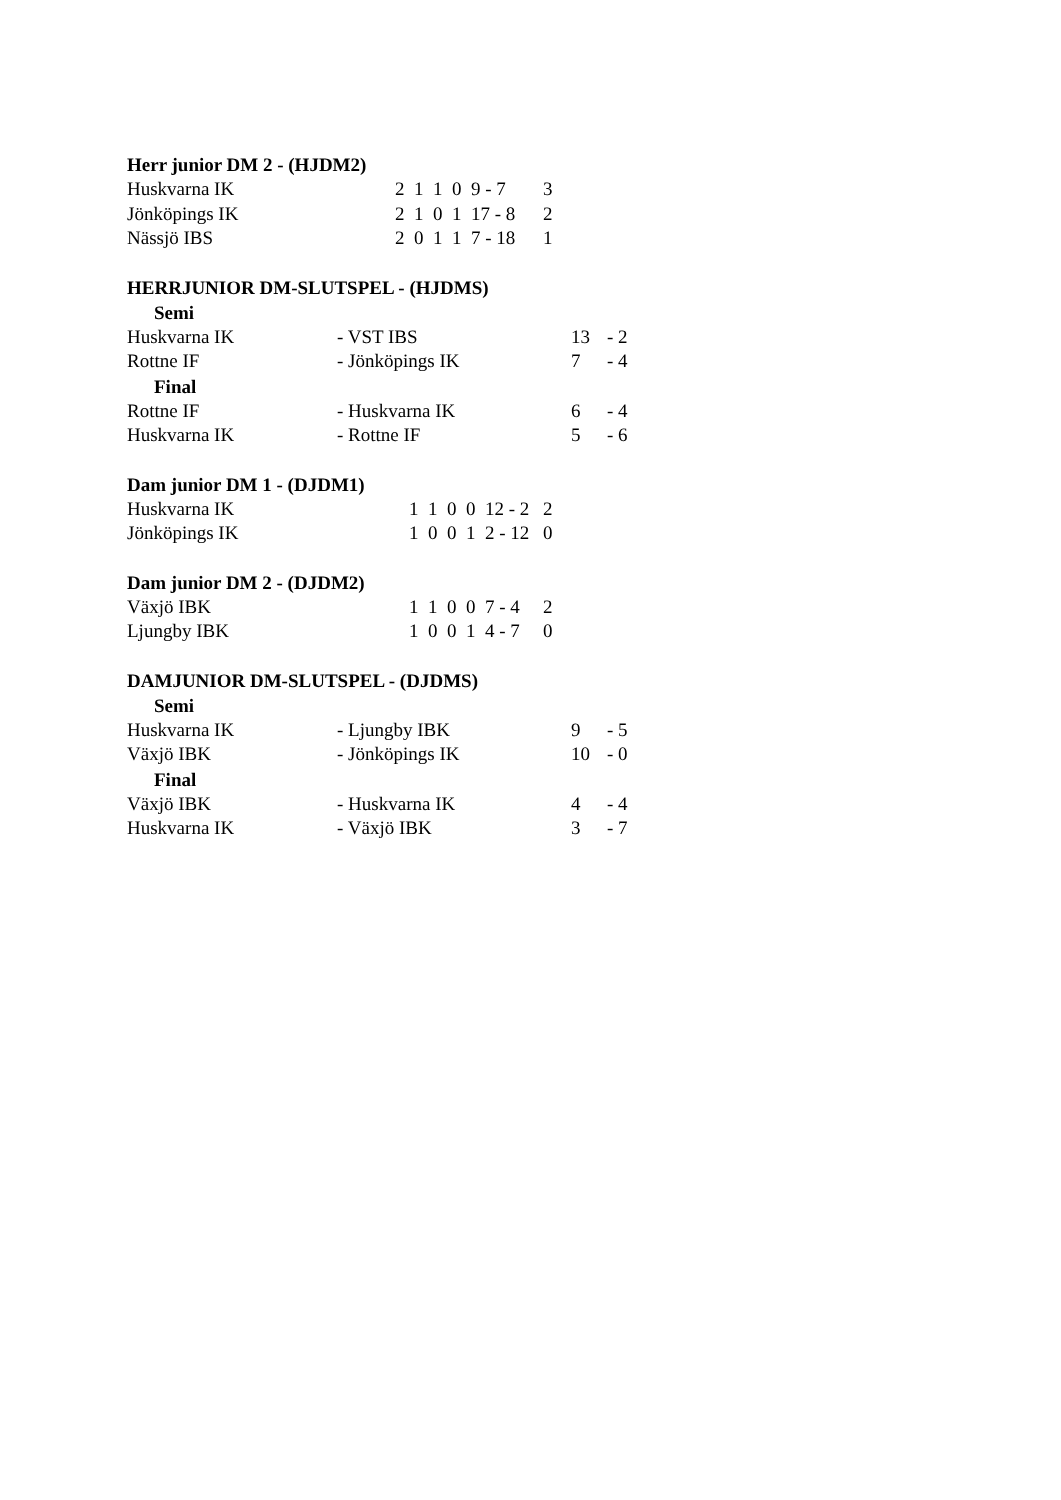Herr junior DM 2 - (HJDM2)
| Huskvarna IK | 2 1 1 0 9 - 7 | 3 |
| Jönköpings IK | 2 1 0 1 17 - 8 | 2 |
| Nässjö IBS | 2 0 1 1 7 - 18 | 1 |
HERRJUNIOR DM-SLUTSPEL - (HJDMS)
Semi
| Huskvarna IK | - VST IBS | 13 | - 2 |
| Rottne IF | - Jönköpings IK | 7 | - 4 |
Final
| Rottne IF | - Huskvarna IK | 6 | - 4 |
| Huskvarna IK | - Rottne IF | 5 | - 6 |
Dam junior DM 1 - (DJDM1)
| Huskvarna IK | 1 1 0 0 12 - 2 | 2 |
| Jönköpings IK | 1 0 0 1 2 - 12 | 0 |
Dam junior DM 2 - (DJDM2)
| Växjö IBK | 1 1 0 0 7 - 4 | 2 |
| Ljungby IBK | 1 0 0 1 4 - 7 | 0 |
DAMJUNIOR DM-SLUTSPEL - (DJDMS)
Semi
| Huskvarna IK | - Ljungby IBK | 9 | - 5 |
| Växjö IBK | - Jönköpings IK | 10 | - 0 |
Final
| Växjö IBK | - Huskvarna IK | 4 | - 4 |
| Huskvarna IK | - Växjö IBK | 3 | - 7 |